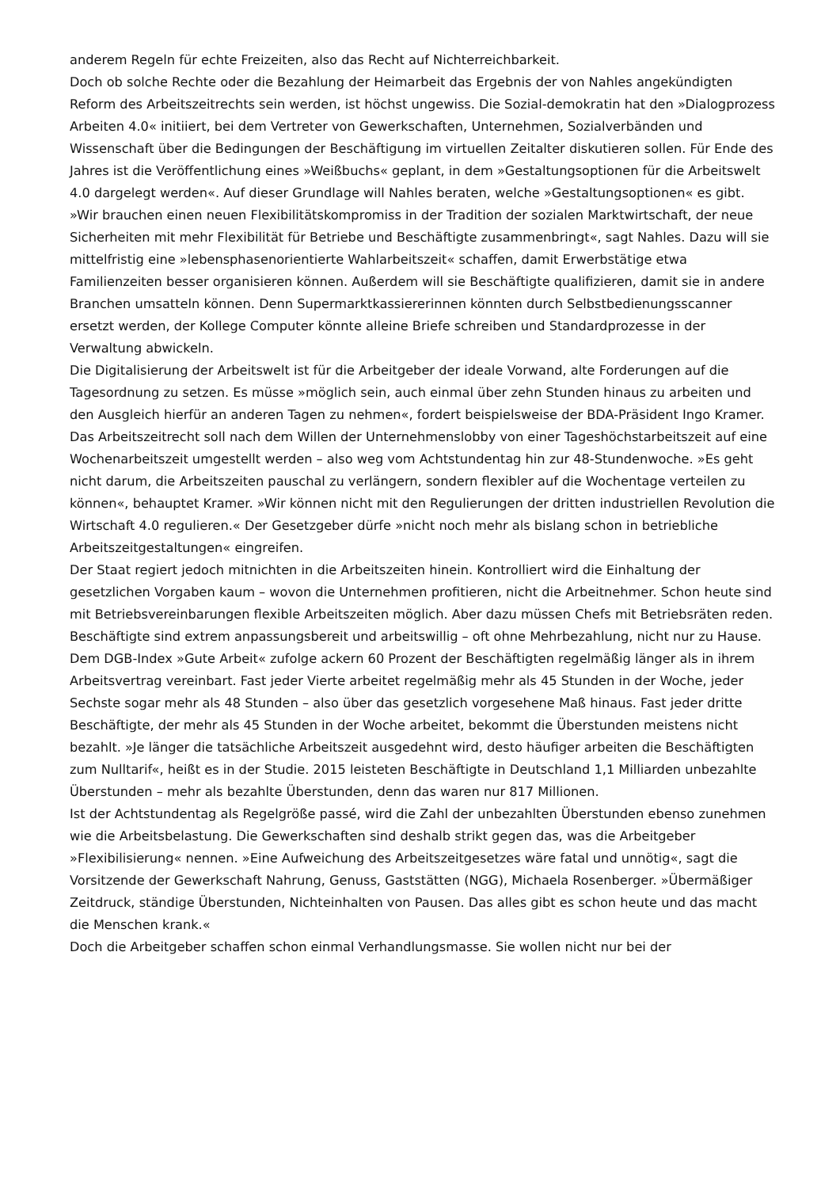anderem Regeln für echte Freizeiten, also das Recht auf Nichterreichbarkeit.
Doch ob solche Rechte oder die Bezahlung der Heimarbeit das Ergebnis der von Nahles angekündigten Reform des Arbeitszeitrechts sein werden, ist höchst ungewiss. Die Sozial-demokratin hat den »Dialogprozess Arbeiten 4.0« initiiert, bei dem Vertreter von Gewerkschaften, Unternehmen, Sozialverbänden und Wissenschaft über die Bedingungen der Beschäftigung im virtuellen Zeitalter diskutieren sollen. Für Ende des Jahres ist die Veröffentlichung eines »Weißbuchs« geplant, in dem »Gestaltungsoptionen für die Arbeitswelt 4.0 dargelegt werden«. Auf dieser Grundlage will Nahles beraten, welche »Gestaltungsoptionen« es gibt.
»Wir brauchen einen neuen Flexibilitätskompromiss in der Tradition der sozialen Marktwirtschaft, der neue Sicherheiten mit mehr Flexibilität für Betriebe und Beschäftigte zusammenbringt«, sagt Nahles. Dazu will sie mittelfristig eine »lebensphasenorientierte Wahlarbeitszeit« schaffen, damit Erwerbstätige etwa Familienzeiten besser organisieren können. Außerdem will sie Beschäftigte qualifizieren, damit sie in andere Branchen umsatteln können. Denn Supermarktkassiererinnen könnten durch Selbstbedienungsscanner ersetzt werden, der Kollege Computer könnte alleine Briefe schreiben und Standardprozesse in der Verwaltung abwickeln.
Die Digitalisierung der Arbeitswelt ist für die Arbeitgeber der ideale Vorwand, alte Forderungen auf die Tagesordnung zu setzen. Es müsse »möglich sein, auch einmal über zehn Stunden hinaus zu arbeiten und den Ausgleich hierfür an anderen Tagen zu nehmen«, fordert beispielsweise der BDA-Präsident Ingo Kramer. Das Arbeitszeitrecht soll nach dem Willen der Unternehmenslobby von einer Tageshöchstarbeitszeit auf eine Wochenarbeitszeit umgestellt werden – also weg vom Achtstundentag hin zur 48-Stundenwoche. »Es geht nicht darum, die Arbeitszeiten pauschal zu verlängern, sondern flexibler auf die Wochentage verteilen zu können«, behauptet Kramer. »Wir können nicht mit den Regulierungen der dritten industriellen Revolution die Wirtschaft 4.0 regulieren.« Der Gesetzgeber dürfe »nicht noch mehr als bislang schon in betriebliche Arbeitszeitgestaltungen« eingreifen.
Der Staat regiert jedoch mitnichten in die Arbeitszeiten hinein. Kontrolliert wird die Einhaltung der gesetzlichen Vorgaben kaum – wovon die Unternehmen profitieren, nicht die Arbeitnehmer. Schon heute sind mit Betriebsvereinbarungen flexible Arbeitszeiten möglich. Aber dazu müssen Chefs mit Betriebsräten reden. Beschäftigte sind extrem anpassungsbereit und arbeitswillig – oft ohne Mehrbezahlung, nicht nur zu Hause.
Dem DGB-Index »Gute Arbeit« zufolge ackern 60 Prozent der Beschäftigten regelmäßig länger als in ihrem Arbeitsvertrag vereinbart. Fast jeder Vierte arbeitet regelmäßig mehr als 45 Stunden in der Woche, jeder Sechste sogar mehr als 48 Stunden – also über das gesetzlich vorgesehene Maß hinaus. Fast jeder dritte Beschäftigte, der mehr als 45 Stunden in der Woche arbeitet, bekommt die Überstunden meistens nicht bezahlt. »Je länger die tatsächliche Arbeitszeit ausgedehnt wird, desto häufiger arbeiten die Beschäftigten zum Nulltarif«, heißt es in der Studie. 2015 leisteten Beschäftigte in Deutschland 1,1 Milliarden unbezahlte Überstunden – mehr als bezahlte Überstunden, denn das waren nur 817 Millionen.
Ist der Achtstundentag als Regelgröße passé, wird die Zahl der unbezahlten Überstunden ebenso zunehmen wie die Arbeitsbelastung. Die Gewerkschaften sind deshalb strikt gegen das, was die Arbeitgeber »Flexibilisierung« nennen. »Eine Aufweichung des Arbeitszeitgesetzes wäre fatal und unnötig«, sagt die Vorsitzende der Gewerkschaft Nahrung, Genuss, Gaststätten (NGG), Michaela Rosenberger. »Übermäßiger Zeitdruck, ständige Überstunden, Nichteinhalten von Pausen. Das alles gibt es schon heute und das macht die Menschen krank.«
Doch die Arbeitgeber schaffen schon einmal Verhandlungsmasse. Sie wollen nicht nur bei der